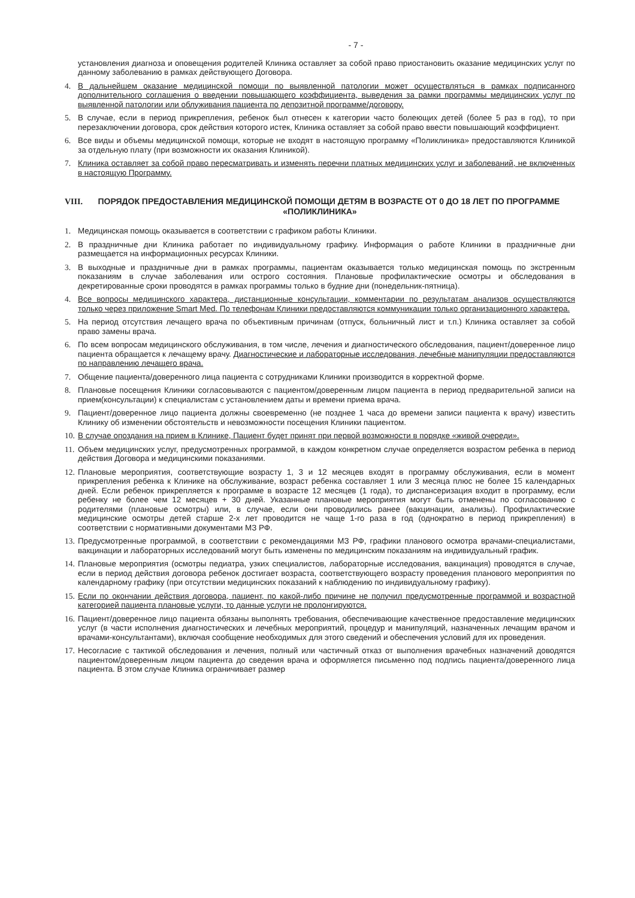- 7 -
установления диагноза и оповещения родителей Клиника оставляет за собой право приостановить оказание медицинских услуг по данному заболеванию в рамках действующего Договора.
4. В дальнейшем оказание медицинской помощи по выявленной патологии может осуществляться в рамках подписанного дополнительного соглашения о введении повышающего коэффициента, выведения за рамки программы медицинских услуг по выявленной патологии или облуживания пациента по депозитной программе/договору.
5. В случае, если в период прикрепления, ребенок был отнесен к категории часто болеющих детей (более 5 раз в год), то при перезаключении договора, срок действия которого истек, Клиника оставляет за собой право ввести повышающий коэффициент.
6. Все виды и объемы медицинской помощи, которые не входят в настоящую программу «Поликлиника» предоставляются Клиникой за отдельную плату (при возможности их оказания Клиникой).
7. Клиника оставляет за собой право пересматривать и изменять перечни платных медицинских услуг и заболеваний, не включенных в настоящую Программу.
VIII. ПОРЯДОК ПРЕДОСТАВЛЕНИЯ МЕДИЦИНСКОЙ ПОМОЩИ ДЕТЯМ В ВОЗРАСТЕ ОТ 0 ДО 18 ЛЕТ ПО ПРОГРАММЕ «ПОЛИКЛИНИКА»
1. Медицинская помощь оказывается в соответствии с графиком работы Клиники.
2. В праздничные дни Клиника работает по индивидуальному графику. Информация о работе Клиники в праздничные дни размещается на информационных ресурсах Клиники.
3. В выходные и праздничные дни в рамках программы, пациентам оказывается только медицинская помощь по экстренным показаниям в случае заболевания или острого состояния. Плановые профилактические осмотры и обследования в декретированные сроки проводятся в рамках программы только в будние дни (понедельник-пятница).
4. Все вопросы медицинского характера, дистанционные консультации, комментарии по результатам анализов осуществляются только через приложение Smart Med. По телефонам Клиники предоставляются коммуникации только организационного характера.
5. На период отсутствия лечащего врача по объективным причинам (отпуск, больничный лист и т.п.) Клиника оставляет за собой право замены врача.
6. По всем вопросам медицинского обслуживания, в том числе, лечения и диагностического обследования, пациент/доверенное лицо пациента обращается к лечащему врачу. Диагностические и лабораторные исследования, лечебные манипуляции предоставляются по направлению лечащего врача.
7. Общение пациента/доверенного лица пациента с сотрудниками Клиники производится в корректной форме.
8. Плановые посещения Клиники согласовываются с пациентом/доверенным лицом пациента в период предварительной записи на прием(консультации) к специалистам с установлением даты и времени приема врача.
9. Пациент/доверенное лицо пациента должны своевременно (не позднее 1 часа до времени записи пациента к врачу) известить Клинику об изменении обстоятельств и невозможности посещения Клиники пациентом.
10.
В случае опоздания на прием в Клинике, Пациент будет принят при первой возможности в порядке «живой очереди».
11.
Объем медицинских услуг, предусмотренных программой, в каждом конкретном случае определяется возрастом ребенка в период действия Договора и медицинскими показаниями.
12.
Плановые мероприятия, соответствующие возрасту 1, 3 и 12 месяцев входят в программу обслуживания, если в момент прикрепления ребенка к Клинике на обслуживание, возраст ребенка составляет 1 или 3 месяца плюс не более 15 календарных дней. Если ребенок прикрепляется к программе в возрасте 12 месяцев (1 года), то диспансеризация входит в программу, если ребенку не более чем 12 месяцев + 30 дней. Указанные плановые мероприятия могут быть отменены по согласованию с родителями (плановые осмотры) или, в случае, если они проводились ранее (вакцинации, анализы). Профилактические медицинские осмотры детей старше 2-х лет проводится не чаще 1-го раза в год (однократно в период прикрепления) в соответствии с нормативными документами МЗ РФ.
13.
Предусмотренные программой, в соответствии с рекомендациями МЗ РФ, графики планового осмотра врачами-специалистами, вакцинации и лабораторных исследований могут быть изменены по медицинским показаниям на индивидуальный график.
14.
Плановые мероприятия (осмотры педиатра, узких специалистов, лабораторные исследования, вакцинация) проводятся в случае, если в период действия договора ребенок достигает возраста, соответствующего возрасту проведения планового мероприятия по календарному графику (при отсутствии медицинских показаний к наблюдению по индивидуальному графику).
15.
Если по окончании действия договора, пациент, по какой-либо причине не получил предусмотренные программой и возрастной категорией пациента плановые услуги, то данные услуги не пролонгируются.
16.
Пациент/доверенное лицо пациента обязаны выполнять требования, обеспечивающие качественное предоставление медицинских услуг (в части исполнения диагностических и лечебных мероприятий, процедур и манипуляций, назначенных лечащим врачом и врачами-консультантами), включая сообщение необходимых для этого сведений и обеспечения условий для их проведения.
17.
Несогласие с тактикой обследования и лечения, полный или частичный отказ от выполнения врачебных назначений доводятся пациентом/доверенным лицом пациента до сведения врача и оформляется письменно под подпись пациента/доверенного лица пациента. В этом случае Клиника ограничивает размер